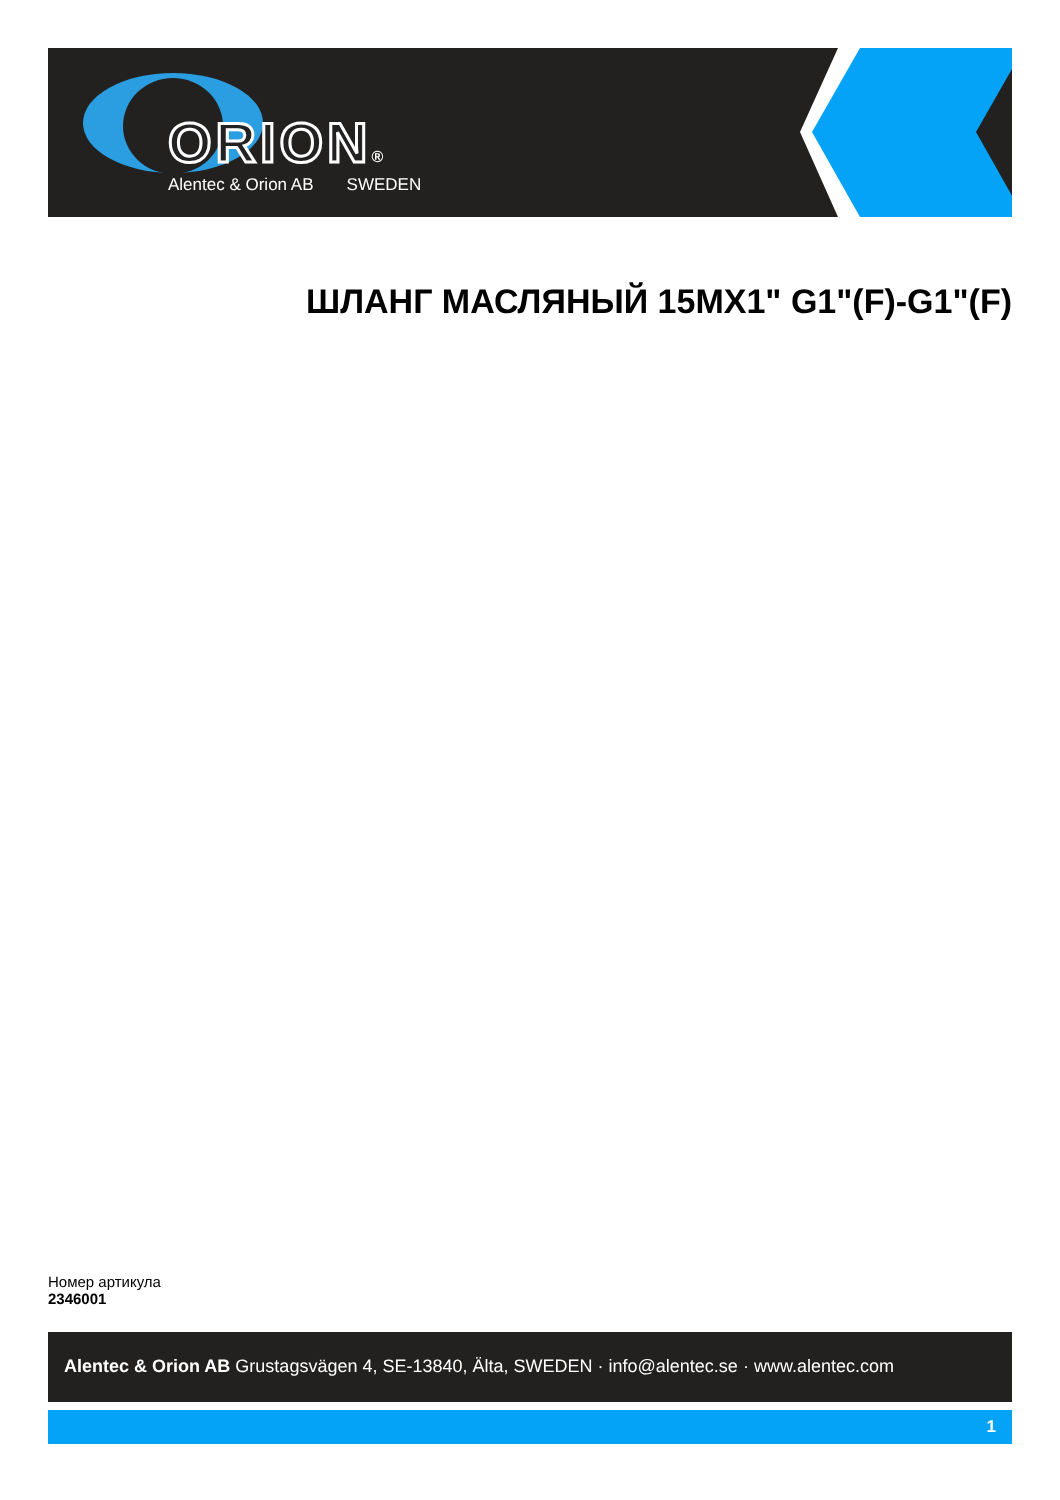ORION®
Alentec & Orion AB SWEDEN
ШЛАНГ МАСЛЯНЫЙ 15MX1" G1"(F)-G1"(F)
Номер артикула
2346001
Alentec & Orion AB Grustagsvägen 4, SE-13840, Älta, SWEDEN · info@alentec.se · www.alentec.com
1